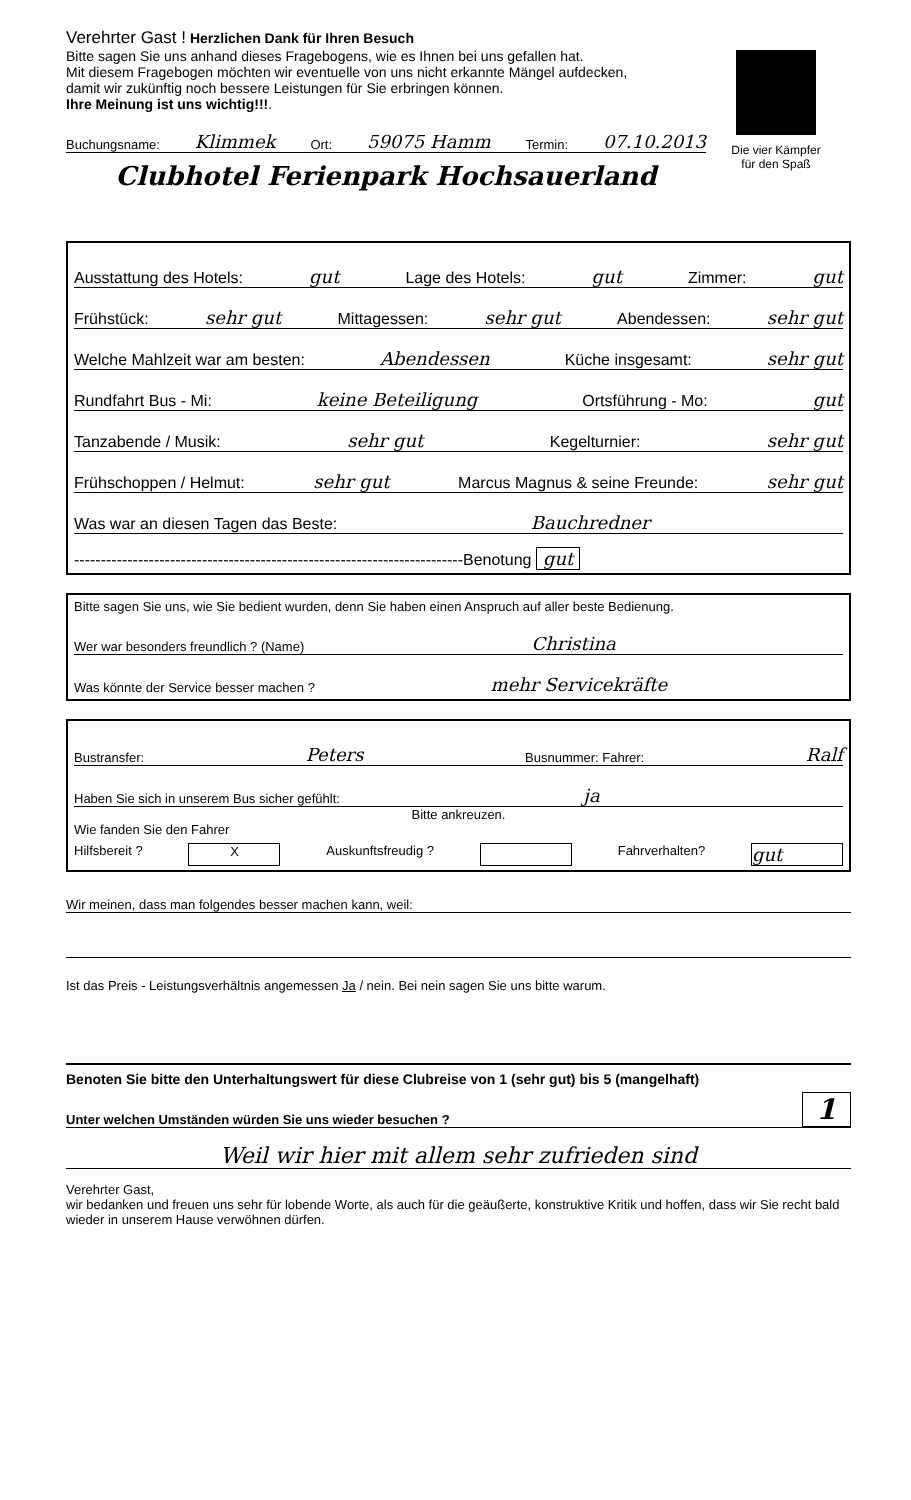Die vier Kämpfer
für den Spaß
Verehrter Gast ! Herzlichen Dank für Ihren Besuch
Bitte sagen Sie uns anhand dieses Fragebogens, wie es Ihnen bei uns gefallen hat.
Mit diesem Fragebogen möchten wir eventuelle von uns nicht erkannte Mängel aufdecken,
damit wir zukünftig noch bessere Leistungen für Sie erbringen können.
Ihre Meinung ist uns wichtig!!!.
Buchungsname: Klimmek Ort: 59075 Hamm Termin: 07.10.2013
Clubhotel Ferienpark Hochsauerland
Ausstattung des Hotels: gut Lage des Hotels: gut Zimmer: gut
Frühstück: sehr gut Mittagessen: sehr gut Abendessen: sehr gut
Welche Mahlzeit war am besten: Abendessen Küche insgesamt: sehr gut
Rundfahrt Bus - Mi: keine Beteiligung Ortsführung - Mo: gut
Tanzabende / Musik: sehr gut Kegelturnier: sehr gut
Frühschoppen / Helmut: sehr gut Marcus Magnus & seine Freunde: sehr gut
Was war an diesen Tagen das Beste: Bauchredner
-------------------------------------------------------------------------Benotung gut
Bitte sagen Sie uns, wie Sie bedient wurden, denn Sie haben einen Anspruch auf aller beste Bedienung.
Wer war besonders freundlich ? (Name) Christina
Was könnte der Service besser machen ? mehr Servicekräfte
Bustransfer: Peters Busnummer: Fahrer: Ralf
Haben Sie sich in unserem Bus sicher gefühlt: ja
Bitte ankreuzen.
Wie fanden Sie den Fahrer
Hilfsbereit ? X Auskunftsfreudig ? Fahrverhalten? gut
Wir meinen, dass man folgendes besser machen kann, weil:
Ist das Preis - Leistungsverhältnis angemessen Ja / nein. Bei nein sagen Sie uns bitte warum.
Benoten Sie bitte den Unterhaltungswert für diese Clubreise von 1 (sehr gut) bis 5 (mangelhaft)
Unter welchen Umständen würden Sie uns wieder besuchen ? 1
Weil wir hier mit allem sehr zufrieden sind
Verehrter Gast,
wir bedanken und freuen uns sehr für lobende Worte, als auch für die geäußerte, konstruktive Kritik und hoffen, dass wir Sie recht bald wieder in unserem Hause verwöhnen dürfen.